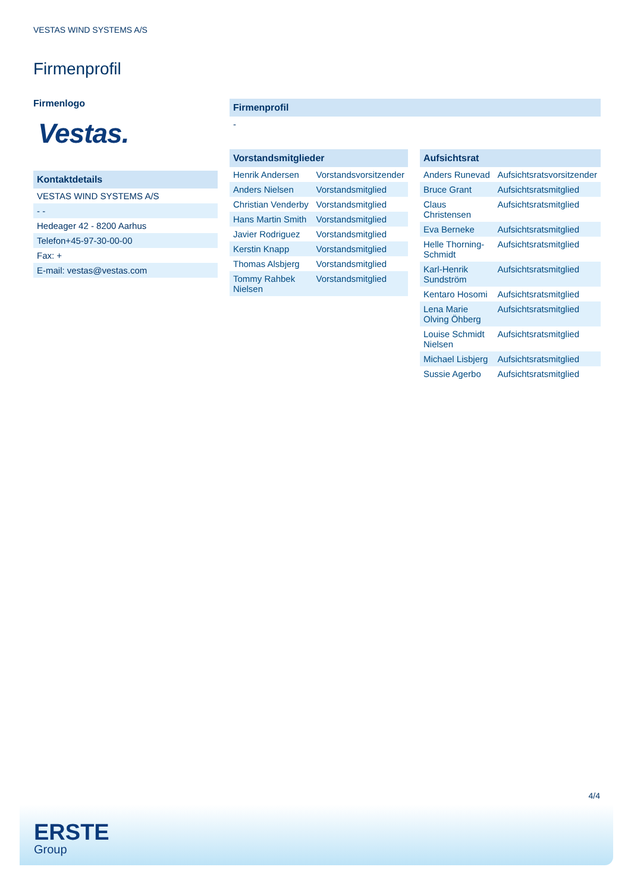VESTAS WIND SYSTEMS A/S
Firmenprofil
Firmenlogo
Vestas.
Kontaktdetails
VESTAS WIND SYSTEMS A/S
- -
Hedeager 42 - 8200 Aarhus
Telefon+45-97-30-00-00
Fax: +
E-mail: vestas@vestas.com
Firmenprofil
-
| Vorstandsmitglieder | |
| --- | --- |
| Henrik Andersen | Vorstandsvorsitzender |
| Anders Nielsen | Vorstandsmitglied |
| Christian Venderby | Vorstandsmitglied |
| Hans Martin Smith | Vorstandsmitglied |
| Javier Rodriguez | Vorstandsmitglied |
| Kerstin Knapp | Vorstandsmitglied |
| Thomas Alsbjerg | Vorstandsmitglied |
| Tommy Rahbek Nielsen | Vorstandsmitglied |
| Aufsichtsrat | |
| --- | --- |
| Anders Runevad | Aufsichtsratsvorsitzender |
| Bruce Grant | Aufsichtsratsmitglied |
| Claus Christensen | Aufsichtsratsmitglied |
| Eva Berneke | Aufsichtsratsmitglied |
| Helle Thorning-Schmidt | Aufsichtsratsmitglied |
| Karl-Henrik Sundström | Aufsichtsratsmitglied |
| Kentaro Hosomi | Aufsichtsratsmitglied |
| Lena Marie Olving Öhberg | Aufsichtsratsmitglied |
| Louise Schmidt Nielsen | Aufsichtsratsmitglied |
| Michael Lisbjerg | Aufsichtsratsmitglied |
| Sussie Agerbo | Aufsichtsratsmitglied |
4/4
ERSTE
Group